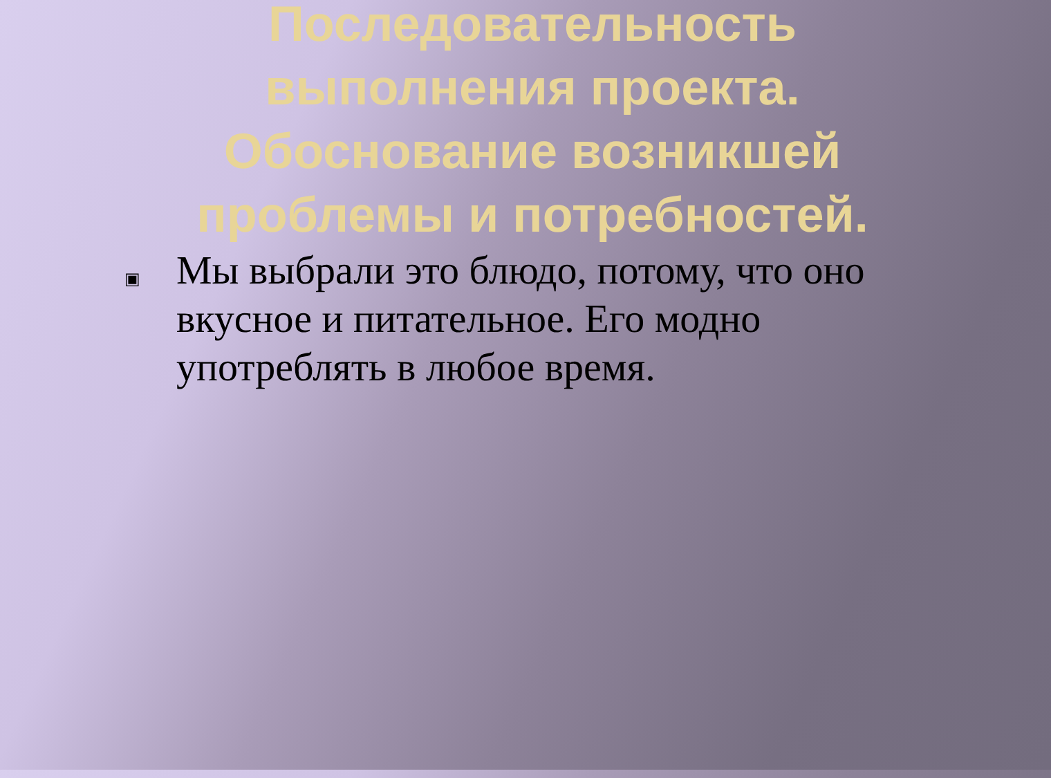Последовательность
выполнения проекта.
Обоснование возникшей
проблемы и потребностей.
▣ Мы выбрали это блюдо, потому, что оно вкусное и питательное. Его модно употреблять в любое время.